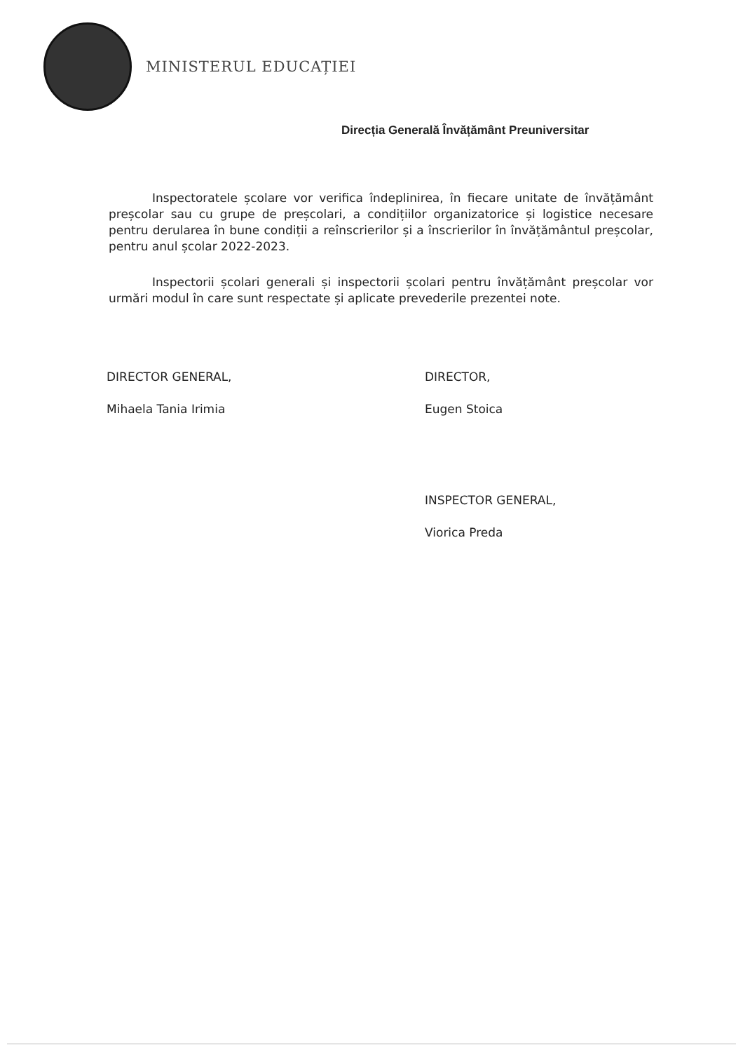MINISTERUL EDUCAȚIEI
Direcția Generală Învățământ Preuniversitar
Inspectoratele școlare vor verifica îndeplinirea, în fiecare unitate de învățământ preșcolar sau cu grupe de preșcolari, a condițiilor organizatorice și logistice necesare pentru derularea în bune condiții a reînscrierilor și a înscrierilor în învățământul preșcolar, pentru anul școlar 2022-2023.
Inspectorii școlari generali și inspectorii școlari pentru învățământ preșcolar vor urmări modul în care sunt respectate și aplicate prevederile prezentei note.
DIRECTOR GENERAL,
Mihaela Tania Irimia
DIRECTOR,
Eugen Stoica
INSPECTOR GENERAL,
Viorica Preda